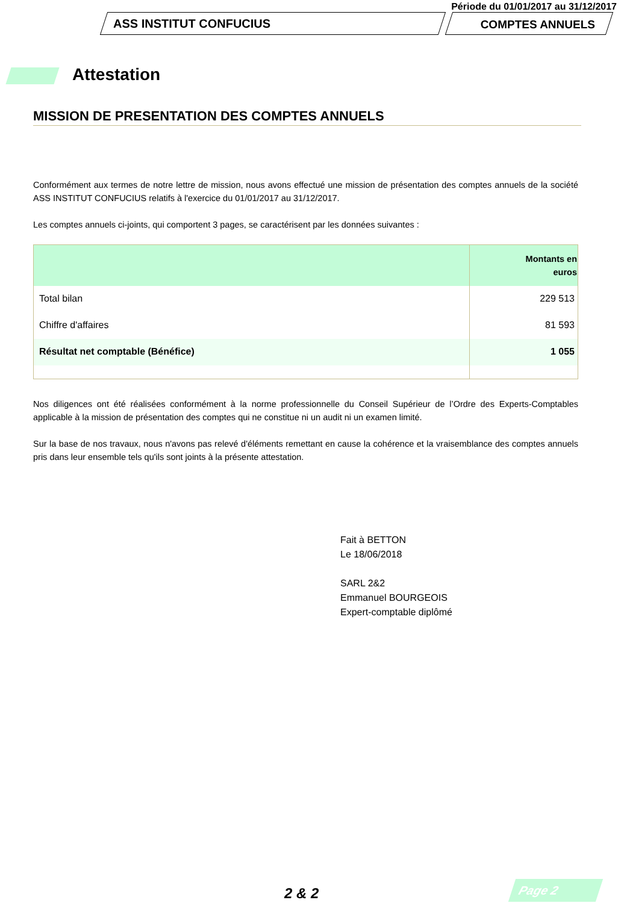Période du 01/01/2017 au 31/12/2017
ASS INSTITUT CONFUCIUS COMPTES ANNUELS
Attestation
MISSION DE PRESENTATION DES COMPTES ANNUELS
Conformément aux termes de notre lettre de mission, nous avons effectué une mission de présentation des comptes annuels de la société ASS INSTITUT CONFUCIUS relatifs à l'exercice du 01/01/2017 au 31/12/2017.
Les comptes annuels ci-joints, qui comportent 3 pages, se caractérisent par les données suivantes :
| | Montants en euros |
| --- | --- |
| Total bilan | 229 513 |
| Chiffre d'affaires | 81 593 |
| Résultat net comptable (Bénéfice) | 1 055 |
Nos diligences ont été réalisées conformément à la norme professionnelle du Conseil Supérieur de l’Ordre des Experts-Comptables applicable à la mission de présentation des comptes qui ne constitue ni un audit ni un examen limité.
Sur la base de nos travaux, nous n'avons pas relevé d'éléments remettant en cause la cohérence et la vraisemblance des comptes annuels pris dans leur ensemble tels qu'ils sont joints à la présente attestation.
Fait à BETTON
Le 18/06/2018
SARL 2&2
Emmanuel BOURGEOIS
Expert-comptable diplômé
2 & 2 Page 2